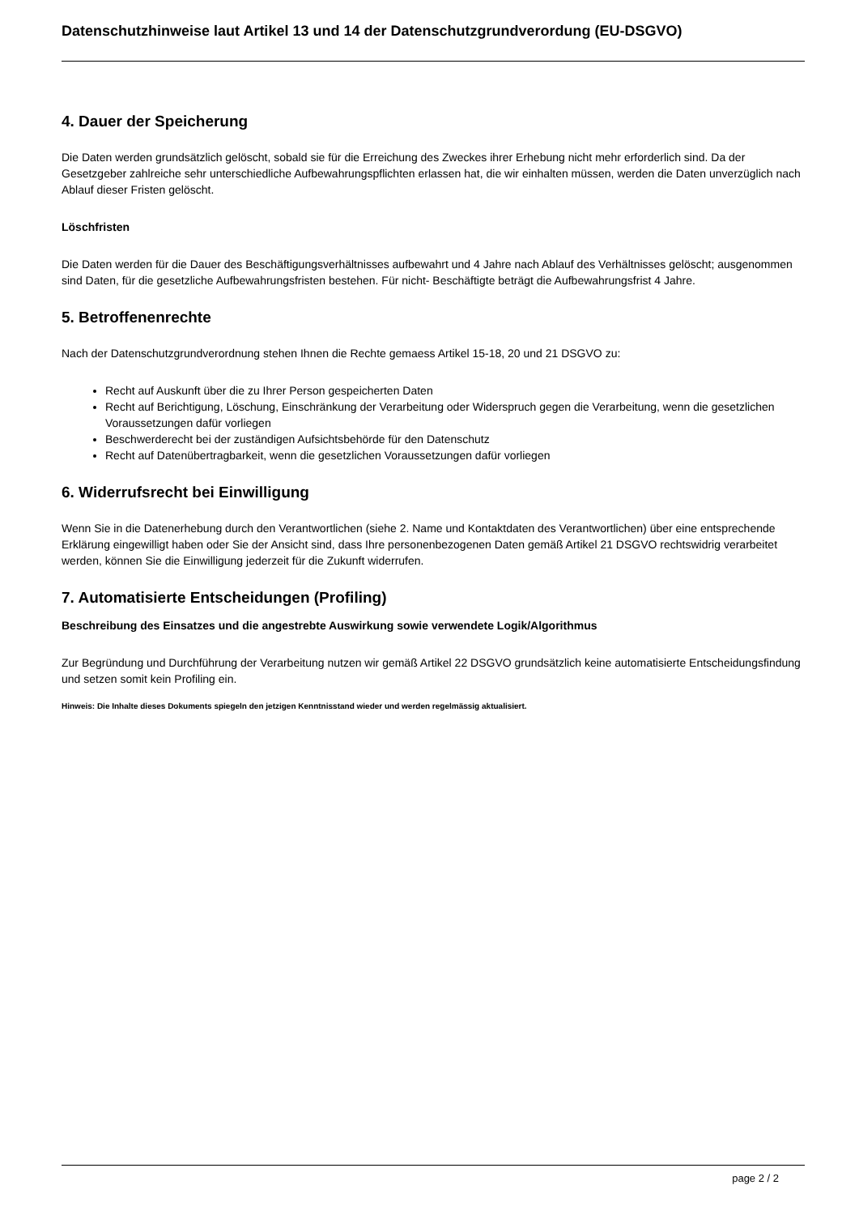Datenschutzhinweise laut Artikel 13 und 14 der Datenschutzgrundverordung (EU-DSGVO)
4. Dauer der Speicherung
Die Daten werden grundsätzlich gelöscht, sobald sie für die Erreichung des Zweckes ihrer Erhebung nicht mehr erforderlich sind. Da der Gesetzgeber zahlreiche sehr unterschiedliche Aufbewahrungspflichten erlassen hat, die wir einhalten müssen, werden die Daten unverzüglich nach Ablauf dieser Fristen gelöscht.
Löschfristen
Die Daten werden für die Dauer des Beschäftigungsverhältnisses aufbewahrt und 4 Jahre nach Ablauf des Verhältnisses gelöscht; ausgenommen sind Daten, für die gesetzliche Aufbewahrungsfristen bestehen. Für nicht- Beschäftigte beträgt die Aufbewahrungsfrist 4 Jahre.
5. Betroffenenrechte
Nach der Datenschutzgrundverordnung stehen Ihnen die Rechte gemaess Artikel 15-18, 20 und 21 DSGVO zu:
Recht auf Auskunft über die zu Ihrer Person gespeicherten Daten
Recht auf Berichtigung, Löschung, Einschränkung der Verarbeitung oder Widerspruch gegen die Verarbeitung, wenn die gesetzlichen Voraussetzungen dafür vorliegen
Beschwerderecht bei der zuständigen Aufsichtsbehörde für den Datenschutz
Recht auf Datenübertragbarkeit, wenn die gesetzlichen Voraussetzungen dafür vorliegen
6. Widerrufsrecht bei Einwilligung
Wenn Sie in die Datenerhebung durch den Verantwortlichen (siehe 2. Name und Kontaktdaten des Verantwortlichen) über eine entsprechende Erklärung eingewilligt haben oder Sie der Ansicht sind, dass Ihre personenbezogenen Daten gemäß Artikel 21 DSGVO rechtswidrig verarbeitet werden, können Sie die Einwilligung jederzeit für die Zukunft widerrufen.
7. Automatisierte Entscheidungen (Profiling)
Beschreibung des Einsatzes und die angestrebte Auswirkung sowie verwendete Logik/Algorithmus
Zur Begründung und Durchführung der Verarbeitung nutzen wir gemäß Artikel 22 DSGVO grundsätzlich keine automatisierte Entscheidungsfindung und setzen somit kein Profiling ein.
Hinweis: Die Inhalte dieses Dokuments spiegeln den jetzigen Kenntnisstand wieder und werden regelmässig aktualisiert.
page 2 / 2